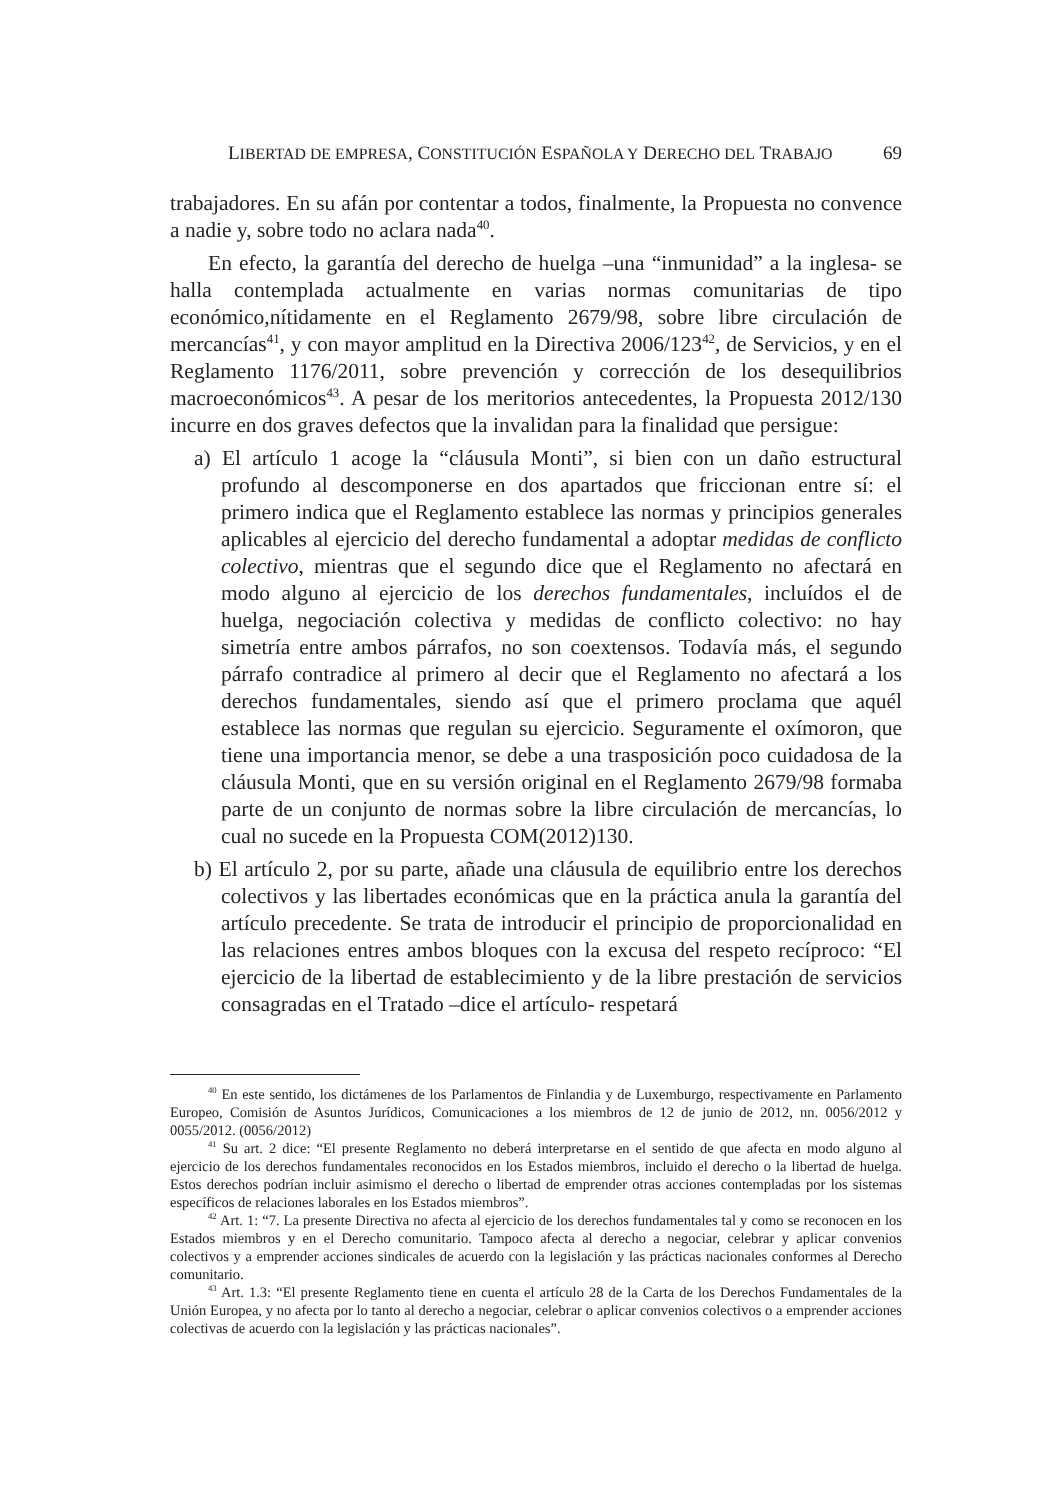LIBERTAD DE EMPRESA, CONSTITUCIÓN ESPAÑOLA Y DERECHO DEL TRABAJO 69
trabajadores. En su afán por contentar a todos, finalmente, la Propuesta no convence a nadie y, sobre todo no aclara nada<sup>40</sup>.
En efecto, la garantía del derecho de huelga –una “inmunidad” a la inglesa- se halla contemplada actualmente en varias normas comunitarias de tipo económico,nítidamente en el Reglamento 2679/98, sobre libre circulación de mercancías<sup>41</sup>, y con mayor amplitud en la Directiva 2006/123<sup>42</sup>, de Servicios, y en el Reglamento 1176/2011, sobre prevención y corrección de los desequilibrios macroeconómicos<sup>43</sup>. A pesar de los meritorios antecedentes, la Propuesta 2012/130 incurre en dos graves defectos que la invalidan para la finalidad que persigue:
a) El artículo 1 acoge la “cláusula Monti”, si bien con un daño estructural profundo al descomponerse en dos apartados que friccionan entre sí: el primero indica que el Reglamento establece las normas y principios generales aplicables al ejercicio del derecho fundamental a adoptar medidas de conflicto colectivo, mientras que el segundo dice que el Reglamento no afectará en modo alguno al ejercicio de los derechos fundamentales, incluídos el de huelga, negociación colectiva y medidas de conflicto colectivo: no hay simetría entre ambos párrafos, no son coextensos. Todavía más, el segundo párrafo contradice al primero al decir que el Reglamento no afectará a los derechos fundamentales, siendo así que el primero proclama que aquél establece las normas que regulan su ejercicio. Seguramente el oxímoron, que tiene una importancia menor, se debe a una trasposición poco cuidadosa de la cláusula Monti, que en su versión original en el Reglamento 2679/98 formaba parte de un conjunto de normas sobre la libre circulación de mercancías, lo cual no sucede en la Propuesta COM(2012)130.
b) El artículo 2, por su parte, añade una cláusula de equilibrio entre los derechos colectivos y las libertades económicas que en la práctica anula la garantía del artículo precedente. Se trata de introducir el principio de proporcionalidad en las relaciones entres ambos bloques con la excusa del respeto recíproco: “El ejercicio de la libertad de establecimiento y de la libre prestación de servicios consagradas en el Tratado –dice el artículo- respetará
<sup>40</sup> En este sentido, los dictámenes de los Parlamentos de Finlandia y de Luxemburgo, respectivamente en Parlamento Europeo, Comisión de Asuntos Jurídicos, Comunicaciones a los miembros de 12 de junio de 2012, nn. 0056/2012 y 0055/2012. (0056/2012)
<sup>41</sup> Su art. 2 dice: “El presente Reglamento no deberá interpretarse en el sentido de que afecta en modo alguno al ejercicio de los derechos fundamentales reconocidos en los Estados miembros, incluido el derecho o la libertad de huelga. Estos derechos podrían incluir asimismo el derecho o libertad de emprender otras acciones contempladas por los sistemas específicos de relaciones laborales en los Estados miembros”.
<sup>42</sup> Art. 1: “7. La presente Directiva no afecta al ejercicio de los derechos fundamentales tal y como se reconocen en los Estados miembros y en el Derecho comunitario. Tampoco afecta al derecho a negociar, celebrar y aplicar convenios colectivos y a emprender acciones sindicales de acuerdo con la legislación y las prácticas nacionales conformes al Derecho comunitario.
<sup>43</sup> Art. 1.3: “El presente Reglamento tiene en cuenta el artículo 28 de la Carta de los Derechos Fundamentales de la Unión Europea, y no afecta por lo tanto al derecho a negociar, celebrar o aplicar convenios colectivos o a emprender acciones colectivas de acuerdo con la legislación y las prácticas nacionales”.